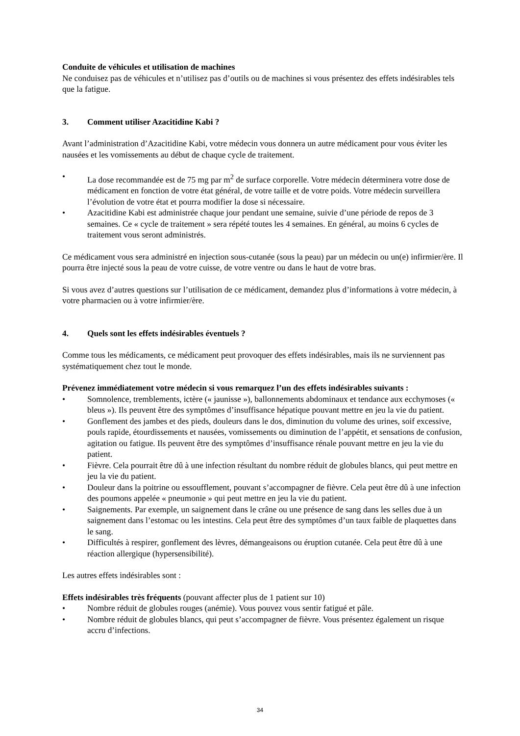Conduite de véhicules et utilisation de machines
Ne conduisez pas de véhicules et n’utilisez pas d’outils ou de machines si vous présentez des effets indésirables tels que la fatigue.
3. Comment utiliser Azacitidine Kabi ?
Avant l’administration d’Azacitidine Kabi, votre médecin vous donnera un autre médicament pour vous éviter les nausées et les vomissements au début de chaque cycle de traitement.
• La dose recommandée est de 75 mg par m<sup>2</sup> de surface corporelle. Votre médecin déterminera votre dose de médicament en fonction de votre état général, de votre taille et de votre poids. Votre médecin surveillera l’évolution de votre état et pourra modifier la dose si nécessaire.
• Azacitidine Kabi est administrée chaque jour pendant une semaine, suivie d’une période de repos de 3 semaines. Ce « cycle de traitement » sera répété toutes les 4 semaines. En général, au moins 6 cycles de traitement vous seront administrés.
Ce médicament vous sera administré en injection sous-cutanée (sous la peau) par un médecin ou un(e) infirmier/ère. Il pourra être injecté sous la peau de votre cuisse, de votre ventre ou dans le haut de votre bras.
Si vous avez d’autres questions sur l’utilisation de ce médicament, demandez plus d’informations à votre médecin, à votre pharmacien ou à votre infirmier/ère.
4. Quels sont les effets indésirables éventuels ?
Comme tous les médicaments, ce médicament peut provoquer des effets indésirables, mais ils ne surviennent pas systématiquement chez tout le monde.
Prévenez immédiatement votre médecin si vous remarquez l’un des effets indésirables suivants :
• Somnolence, tremblements, ictère (« jaunisse »), ballonnements abdominaux et tendance aux ecchymoses (« bleus »). Ils peuvent être des symptômes d’insuffisance hépatique pouvant mettre en jeu la vie du patient.
• Gonflement des jambes et des pieds, douleurs dans le dos, diminution du volume des urines, soif excessive, pouls rapide, étourdissements et nausées, vomissements ou diminution de l’appétit, et sensations de confusion, agitation ou fatigue. Ils peuvent être des symptômes d’insuffisance rénale pouvant mettre en jeu la vie du patient.
• Fièvre. Cela pourrait être dû à une infection résultant du nombre réduit de globules blancs, qui peut mettre en jeu la vie du patient.
• Douleur dans la poitrine ou essoufflement, pouvant s’accompagner de fièvre. Cela peut être dû à une infection des poumons appelée « pneumonie » qui peut mettre en jeu la vie du patient.
• Saignements. Par exemple, un saignement dans le crâne ou une présence de sang dans les selles due à un saignement dans l’estomac ou les intestins. Cela peut être des symptômes d’un taux faible de plaquettes dans le sang.
• Difficultés à respirer, gonflement des lèvres, démangeaisons ou éruption cutanée. Cela peut être dû à une réaction allergique (hypersensibilité).
Les autres effets indésirables sont :
Effets indésirables très fréquents (pouvant affecter plus de 1 patient sur 10)
• Nombre réduit de globules rouges (anémie). Vous pouvez vous sentir fatigué et pâle.
• Nombre réduit de globules blancs, qui peut s’accompagner de fièvre. Vous présentez également un risque accru d’infections.
34